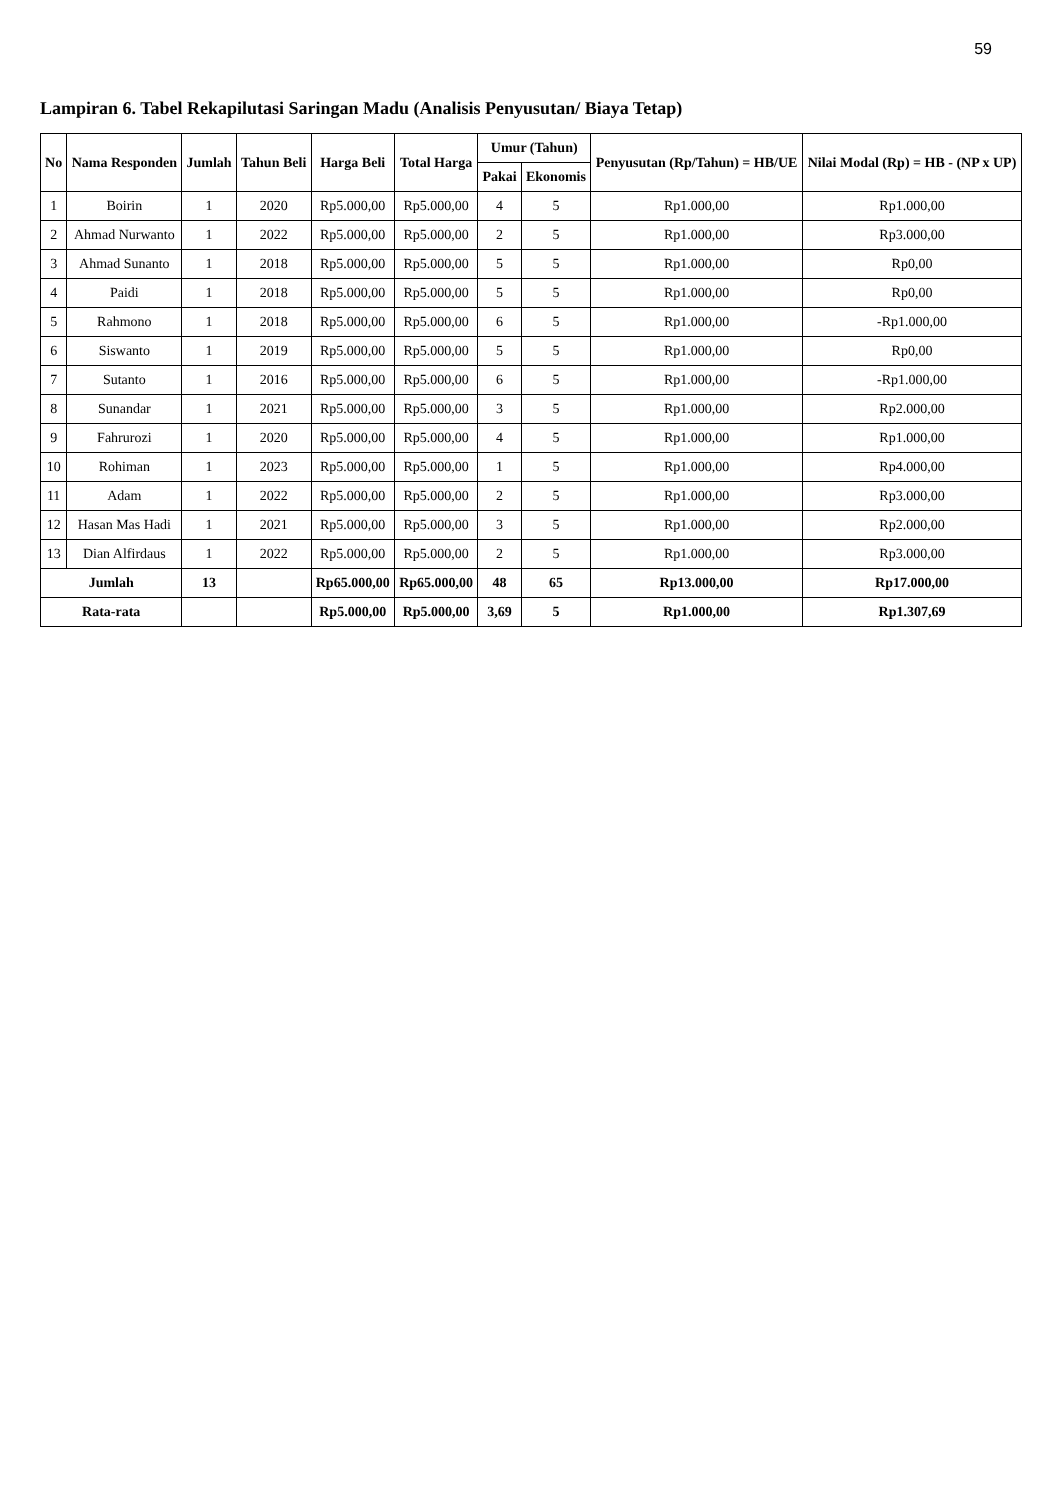59
Lampiran 6. Tabel Rekapilutasi Saringan Madu (Analisis Penyusutan/ Biaya Tetap)
| No | Nama Responden | Jumlah | Tahun Beli | Harga Beli | Total Harga | Umur (Tahun) | | Penyusutan (Rp/Tahun) = HB/UE | Nilai Modal (Rp) = HB - (NP x UP) |
| --- | --- | --- | --- | --- | --- | --- | --- | --- | --- |
| | | | | | | Pakai | Ekonomis | | |
| 1 | Boirin | 1 | 2020 | Rp5.000,00 | Rp5.000,00 | 4 | 5 | Rp1.000,00 | Rp1.000,00 |
| 2 | Ahmad Nurwanto | 1 | 2022 | Rp5.000,00 | Rp5.000,00 | 2 | 5 | Rp1.000,00 | Rp3.000,00 |
| 3 | Ahmad Sunanto | 1 | 2018 | Rp5.000,00 | Rp5.000,00 | 5 | 5 | Rp1.000,00 | Rp0,00 |
| 4 | Paidi | 1 | 2018 | Rp5.000,00 | Rp5.000,00 | 5 | 5 | Rp1.000,00 | Rp0,00 |
| 5 | Rahmono | 1 | 2018 | Rp5.000,00 | Rp5.000,00 | 6 | 5 | Rp1.000,00 | -Rp1.000,00 |
| 6 | Siswanto | 1 | 2019 | Rp5.000,00 | Rp5.000,00 | 5 | 5 | Rp1.000,00 | Rp0,00 |
| 7 | Sutanto | 1 | 2016 | Rp5.000,00 | Rp5.000,00 | 6 | 5 | Rp1.000,00 | -Rp1.000,00 |
| 8 | Sunandar | 1 | 2021 | Rp5.000,00 | Rp5.000,00 | 3 | 5 | Rp1.000,00 | Rp2.000,00 |
| 9 | Fahrurozi | 1 | 2020 | Rp5.000,00 | Rp5.000,00 | 4 | 5 | Rp1.000,00 | Rp1.000,00 |
| 10 | Rohiman | 1 | 2023 | Rp5.000,00 | Rp5.000,00 | 1 | 5 | Rp1.000,00 | Rp4.000,00 |
| 11 | Adam | 1 | 2022 | Rp5.000,00 | Rp5.000,00 | 2 | 5 | Rp1.000,00 | Rp3.000,00 |
| 12 | Hasan Mas Hadi | 1 | 2021 | Rp5.000,00 | Rp5.000,00 | 3 | 5 | Rp1.000,00 | Rp2.000,00 |
| 13 | Dian Alfirdaus | 1 | 2022 | Rp5.000,00 | Rp5.000,00 | 2 | 5 | Rp1.000,00 | Rp3.000,00 |
| Jumlah | | 13 | | Rp65.000,00 | Rp65.000,00 | 48 | 65 | Rp13.000,00 | Rp17.000,00 |
| Rata-rata | | | | Rp5.000,00 | Rp5.000,00 | 3,69 | 5 | Rp1.000,00 | Rp1.307,69 |